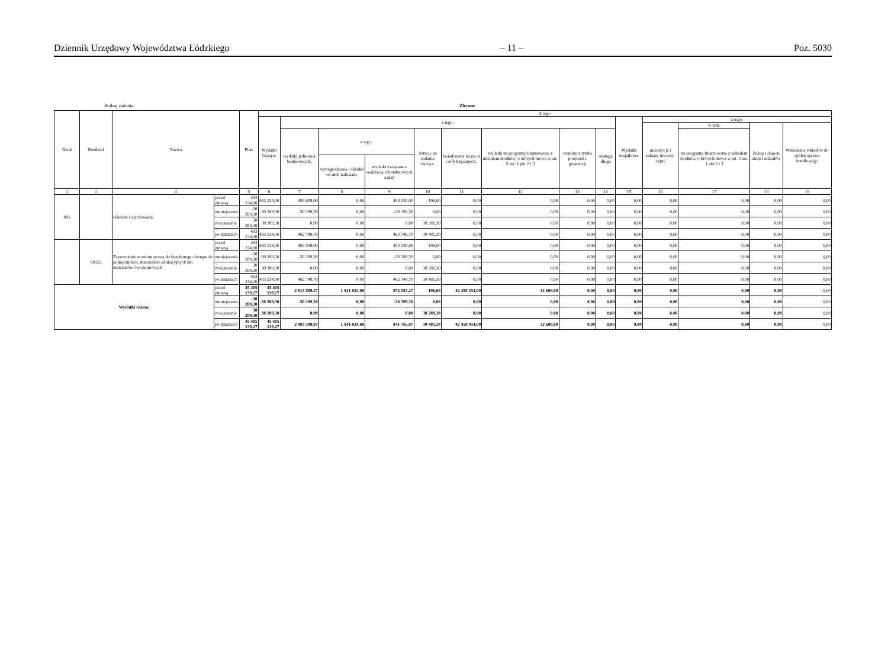Dziennik Urzędowy Województwa Łódzkiego – 11 – Poz. 5030
Rodzaj zadania: Zlecone
| Dział | Rozdział | Nazwa | | Plan | Z tego | | | | | | | | | | | | | |
| --- | --- | --- | --- | --- | --- | --- | --- | --- | --- | --- | --- | --- | --- | --- | --- | --- | --- | --- |
| | | | | | Wydatki bieżące | z tego: | | | | | | | | Wydatki majątkowe | z tego: | | | |
| | | | | | | | | | | | | | | | inwestycje i zakupy inwesty-cyjne | w tym: | Zakup i objęcie akcji i udziałów | Wniesienie wkładów do spółek sprawa handlowego |
| | | | | | | wydatki jednostek budżetowych, | z tego: | | dotacje na zadania bieżące | świadczenia na rzecz osób fizycznych; | wydatki na programy finansowane z udziałem środków, o których mowa w art. 5 ust. 1 pkt 2 i 3 | wypłaty z tytułu poręczeń i gwarancji | obsługa długu | | | na programy finansowane z udziałem środków, o których mowa w art. 5 ust. 1 pkt 2 i 3 | | |
| | | | | | | | wynagrodzenia i składki od nich naliczane | wydatki związane z realizacją ich statutowych zadań | | | | | | | | | | |
| 1 | 2 | 4 | | 5 | 6 | 7 | 8 | 9 | 10 | 11 | 12 | 13 | 14 | 15 | 16 | 17 | 18 | 19 |
| 801 | | Oświata i wychowanie | przed zmianą | 493 234,00 | 493 234,00 | 493 038,00 | 0,00 | 493 038,00 | 196,00 | 0,00 | 0,00 | 0,00 | 0,00 | 0,00 | 0,00 | 0,00 | 0,00 | 0,00 |
| | | | zmniejszenie | -30 289,30 | -30 289,30 | -30 289,30 | 0,00 | -30 289,30 | 0,00 | 0,00 | 0,00 | 0,00 | 0,00 | 0,00 | 0,00 | 0,00 | 0,00 | 0,00 |
| | | | zwiększenie | 30 289,30 | 30 289,30 | 0,00 | 0,00 | 0,00 | 30 289,30 | 0,00 | 0,00 | 0,00 | 0,00 | 0,00 | 0,00 | 0,00 | 0,00 | 0,00 |
| | | | po zmianach | 493 234,00 | 493 234,00 | 462 748,70 | 0,00 | 462 748,70 | 30 485,30 | 0,00 | 0,00 | 0,00 | 0,00 | 0,00 | 0,00 | 0,00 | 0,00 | 0,00 |
| | 80153 | Zapewnienie uczniom prawa do bezpłatnego dostępu do podręczników, materiałów edukacyjnych lub materiałów ćwiczeniowych | przed zmianą | 493 234,00 | 493 234,00 | 493 038,00 | 0,00 | 493 038,00 | 196,00 | 0,00 | 0,00 | 0,00 | 0,00 | 0,00 | 0,00 | 0,00 | 0,00 | 0,00 |
| | | | zmniejszenie | -30 289,30 | -30 289,30 | -30 289,30 | 0,00 | -30 289,30 | 0,00 | 0,00 | 0,00 | 0,00 | 0,00 | 0,00 | 0,00 | 0,00 | 0,00 | 0,00 |
| | | | zwiększenie | 30 289,30 | 30 289,30 | 0,00 | 0,00 | 0,00 | 30 289,30 | 0,00 | 0,00 | 0,00 | 0,00 | 0,00 | 0,00 | 0,00 | 0,00 | 0,00 |
| | | | po zmianach | 493 234,00 | 493 234,00 | 462 748,70 | 0,00 | 462 748,70 | 30 485,30 | 0,00 | 0,00 | 0,00 | 0,00 | 0,00 | 0,00 | 0,00 | 0,00 | 0,00 |
| Wydatki razem: | | | przed zmianą | 45 405 139,27 | 45 405 139,27 | 2 913 889,27 | 1 941 834,00 | 972 055,27 | 196,00 | 42 458 454,00 | 32 600,00 | 0,00 | 0,00 | 0,00 | 0,00 | 0,00 | 0,00 | 0,00 |
| | | | zmniejszenie | -30 289,30 | -30 289,30 | -30 289,30 | 0,00 | -30 289,30 | 0,00 | 0,00 | 0,00 | 0,00 | 0,00 | 0,00 | 0,00 | 0,00 | 0,00 | 0,00 |
| | | | zwiększenie | 30 289,30 | 30 289,30 | 0,00 | 0,00 | 0,00 | 30 289,30 | 0,00 | 0,00 | 0,00 | 0,00 | 0,00 | 0,00 | 0,00 | 0,00 | 0,00 |
| | | | po zmianach | 45 405 139,27 | 45 405 139,27 | 2 883 599,97 | 1 941 834,00 | 941 765,97 | 30 485,30 | 42 458 454,00 | 32 600,00 | 0,00 | 0,00 | 0,00 | 0,00 | 0,00 | 0,00 | 0,00 |